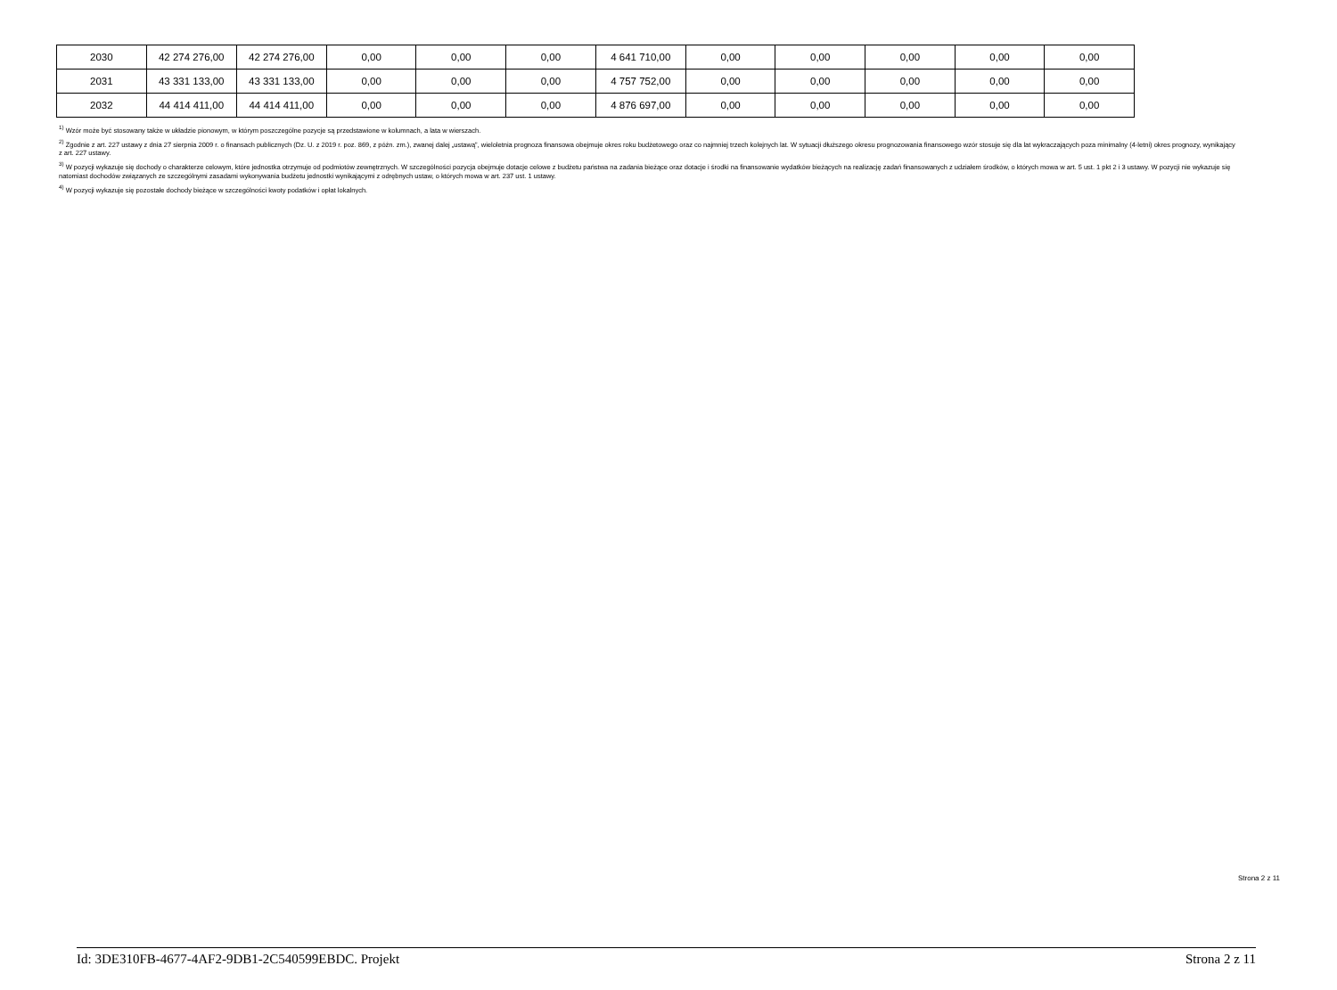| 2030 | 42 274 276,00 | 42 274 276,00 | 0,00 | 0,00 | 0,00 | 4 641 710,00 | 0,00 | 0,00 | 0,00 | 0,00 | 0,00 |
| 2031 | 43 331 133,00 | 43 331 133,00 | 0,00 | 0,00 | 0,00 | 4 757 752,00 | 0,00 | 0,00 | 0,00 | 0,00 | 0,00 |
| 2032 | 44 414 411,00 | 44 414 411,00 | 0,00 | 0,00 | 0,00 | 4 876 697,00 | 0,00 | 0,00 | 0,00 | 0,00 | 0,00 |
<sup>1)</sup> Wzór może być stosowany także w układzie pionowym, w którym poszczególne pozycje są przedstawione w kolumnach, a lata w wierszach.
<sup>2)</sup> Zgodnie z art. 227 ustawy z dnia 27 sierpnia 2009 r. o finansach publicznych (Dz. U. z 2019 r. poz. 869, z późn. zm.), zwanej dalej „ustawą”, wieloletnia prognoza finansowa obejmuje okres roku budżetowego oraz co najmniej trzech kolejnych lat. W sytuacji dłuższego okresu prognozowania finansowego wzór stosuje się dla lat wykraczających poza minimalny (4-letni) okres prognozy, wynikający z art. 227 ustawy.
<sup>3)</sup> W pozycji wykazuje się dochody o charakterze celowym, które jednostka otrzymuje od podmiotów zewnętrznych. W szczególności pozycja obejmuje dotacje celowe z budżetu państwa na zadania bieżące oraz dotacje i środki na finansowanie wydatków bieżących na realizację zadań finansowanych z udziałem środków, o których mowa w art. 5 ust. 1 pkt 2 i 3 ustawy. W pozycji nie wykazuje się natomiast dochodów związanych ze szczególnymi zasadami wykonywania budżetu jednostki wynikającymi z odrębnych ustaw, o których mowa w art. 237 ust. 1 ustawy.
<sup>4)</sup> W pozycji wykazuje się pozostałe dochody bieżące w szczególności kwoty podatków i opłat lokalnych.
Strona 2 z 11
Id: 3DE310FB-4677-4AF2-9DB1-2C540599EBDC. Projekt Strona 2 z 11